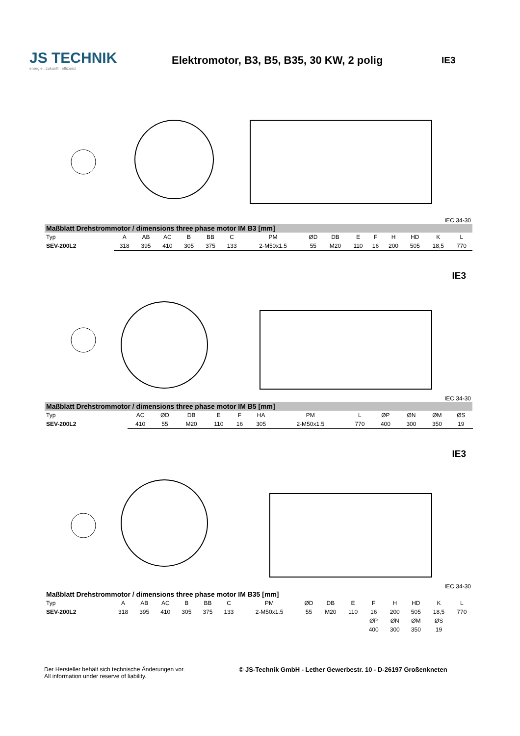JS TECHNIK
energie . zukunft . effizienz
Elektromotor, B3, B5, B35, 30 KW, 2 polig
IE3
IEC 34-30
| Maßblatt Drehstrommotor / dimensions three phase motor IM B3 [mm] | | | | | | | | | | | | | | | |
| --- | --- | --- | --- | --- | --- | --- | --- | --- | --- | --- | --- | --- | --- | --- | --- |
| Typ | A | AB | AC | B | BB | C | PM | ØD | DB | E | F | H | HD | K | L |
| SEV-200L2 | 318 | 395 | 410 | 305 | 375 | 133 | 2-M50x1.5 | 55 | M20 | 110 | 16 | 200 | 505 | 18,5 | 770 |
IE3
IEC 34-30
| Maßblatt Drehstrommotor / dimensions three phase motor IM B5 [mm] | | | | | | | | | | | | | | | |
| --- | --- | --- | --- | --- | --- | --- | --- | --- | --- | --- | --- | --- | --- | --- | --- |
| Typ | AC | ØD | DB | E | F | HA | PM | L | | | ØP | ØN | ØM | ØS | |
| SEV-200L2 | 410 | 55 | M20 | 110 | 16 | 305 | 2-M50x1.5 | 770 | | | 400 | 300 | 350 | 19 | |
IE3
IEC 34-30
| Maßblatt Drehstrommotor / dimensions three phase motor IM B35 [mm] | | | | | | | | | | | | | | | |
| --- | --- | --- | --- | --- | --- | --- | --- | --- | --- | --- | --- | --- | --- | --- | --- |
| Typ | A | AB | AC | B | BB | C | PM | ØD | DB | E | F | H | HD | K | L |
| SEV-200L2 | 318 | 395 | 410 | 305 | 375 | 133 | 2-M50x1.5 | 55 | M20 | 110 | 16 | 200 | 505 | 18,5 | 770 |
| | | | | | | | | | | | ØP | ØN | ØM | ØS | |
| | | | | | | | | | | | 400 | 300 | 350 | 19 | |
Der Hersteller behält sich technische Änderungen vor.
All information under reserve of liability.
© JS-Technik GmbH - Lether Gewerbestr. 10 - D-26197 Großenkneten